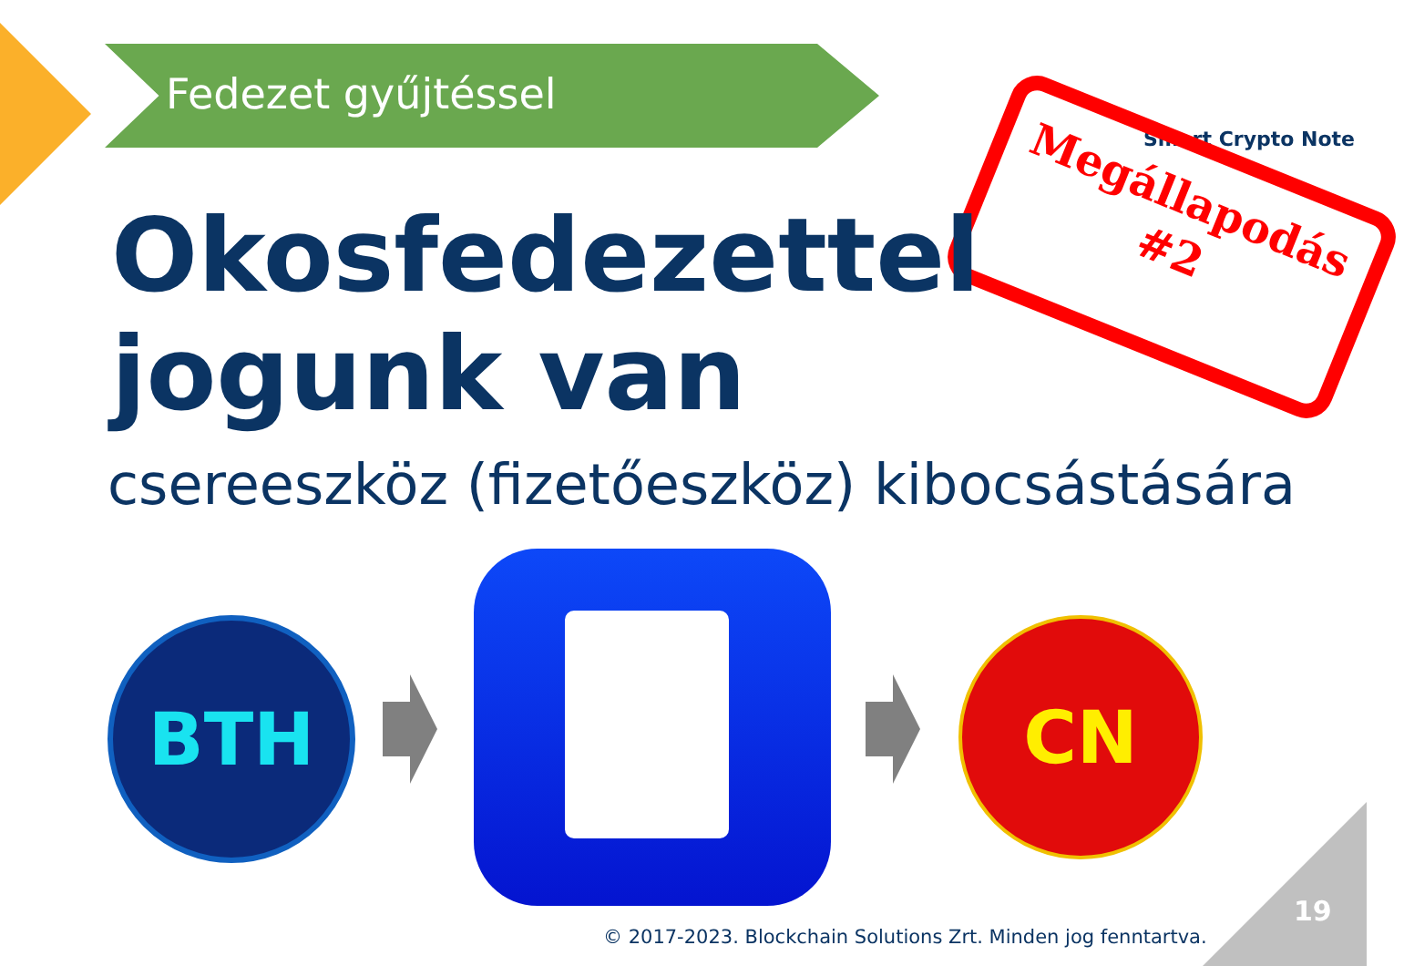Fedezet gyűjtéssel
Smart Crypto Note
Megállapodás
#2
Okosfedezettel
jogunk van
csereeszköz (fizetőeszköz) kibocsástására
BTH CN
© 2017-2023. Blockchain Solutions Zrt. Minden jog fenntartva.
19